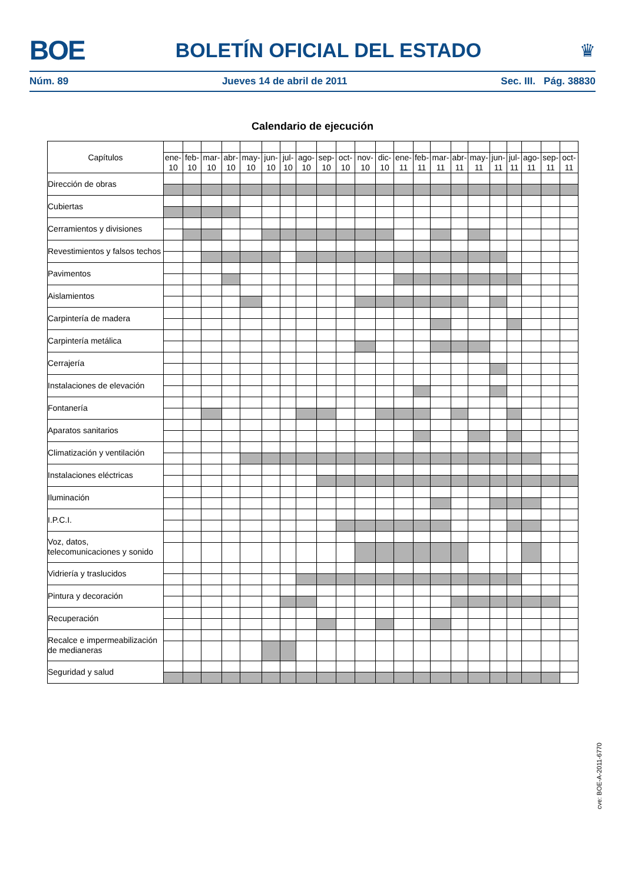BOE
BOLETÍN OFICIAL DEL ESTADO ♛
Núm. 89 Jueves 14 de abril de 2011 Sec. III. Pág. 38830
Calendario de ejecución
| Capítulos | | | | | | | | | | | | | | | | | | | | | | |
| | ene- 10 | feb- 10 | mar- 10 | abr- 10 | may- 10 | jun- 10 | jul- 10 | ago- 10 | sep- 10 | oct- 10 | nov- 10 | dic- 10 | ene- 11 | feb- 11 | mar- 11 | abr- 11 | may- 11 | jun- 11 | jul- 11 | ago- 11 | sep- 11 | oct- 11 |
| Dirección de obras | | | | | | | | | | | | | | | | | | | | | | |
| Cubiertas | | | | | | | | | | | | | | | | | | | | | | |
| Cerramientos y divisiones | | | | | | | | | | | | | | | | | | | | | | |
| Revestimientos y falsos techos | | | | | | | | | | | | | | | | | | | | | | |
| Pavimentos | | | | | | | | | | | | | | | | | | | | | | |
| Aislamientos | | | | | | | | | | | | | | | | | | | | | | |
| Carpintería de madera | | | | | | | | | | | | | | | | | | | | | | |
| Carpintería metálica | | | | | | | | | | | | | | | | | | | | | | |
| Cerrajería | | | | | | | | | | | | | | | | | | | | | | |
| Instalaciones de elevación | | | | | | | | | | | | | | | | | | | | | | |
| Fontanería | | | | | | | | | | | | | | | | | | | | | | |
| Aparatos sanitarios | | | | | | | | | | | | | | | | | | | | | | |
| Climatización y ventilación | | | | | | | | | | | | | | | | | | | | | | |
| Instalaciones eléctricas | | | | | | | | | | | | | | | | | | | | | | |
| Iluminación | | | | | | | | | | | | | | | | | | | | | | |
| I.P.C.I. | | | | | | | | | | | | | | | | | | | | | | |
| Voz, datos, telecomunicaciones y sonido | | | | | | | | | | | | | | | | | | | | | | |
| Vidriería y traslucidos | | | | | | | | | | | | | | | | | | | | | | |
| Pintura y decoración | | | | | | | | | | | | | | | | | | | | | | |
| Recuperación | | | | | | | | | | | | | | | | | | | | | | |
| Recalce e impermeabilización de medianeras | | | | | | | | | | | | | | | | | | | | | | |
| Seguridad y salud | | | | | | | | | | | | | | | | | | | | | | |
cve: BOE-A-2011-6770